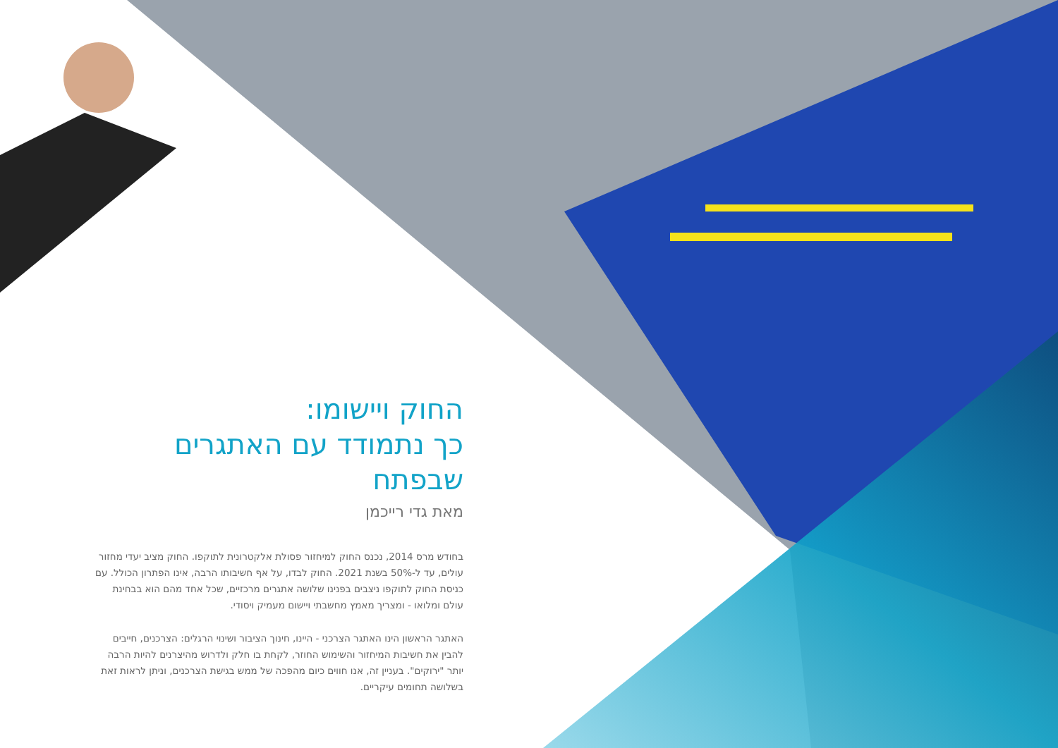החוק ויישומו:
כך נתמודד עם האתגרים שבפתח
מאת גדי רייכמן
בחודש מרס 2014, נכנס החוק למיחזור פסולת אלקטרונית לתוקפו. החוק מציב יעדי מחזור עולים, עד ל-50% בשנת 2021. החוק לבדו, על אף חשיבותו הרבה, אינו הפתרון הכולל. עם כניסת החוק לתוקפו ניצבים בפנינו שלושה אתגרים מרכזיים, שכל אחד מהם הוא בבחינת עולם ומלואו - ומצריך מאמץ מחשבתי ויישום מעמיק ויסודי.
האתגר הראשון הינו האתגר הצרכני - היינו, חינוך הציבור ושינוי הרגלים: הצרכנים, חייבים להבין את חשיבות המיחזור והשימוש החוזר, לקחת בו חלק ולדרוש מהיצרנים להיות הרבה יותר "ירוקים". בעניין זה, אנו חווים כיום מהפכה של ממש בגישת הצרכנים, וניתן לראות זאת בשלושה תחומים עיקריים.